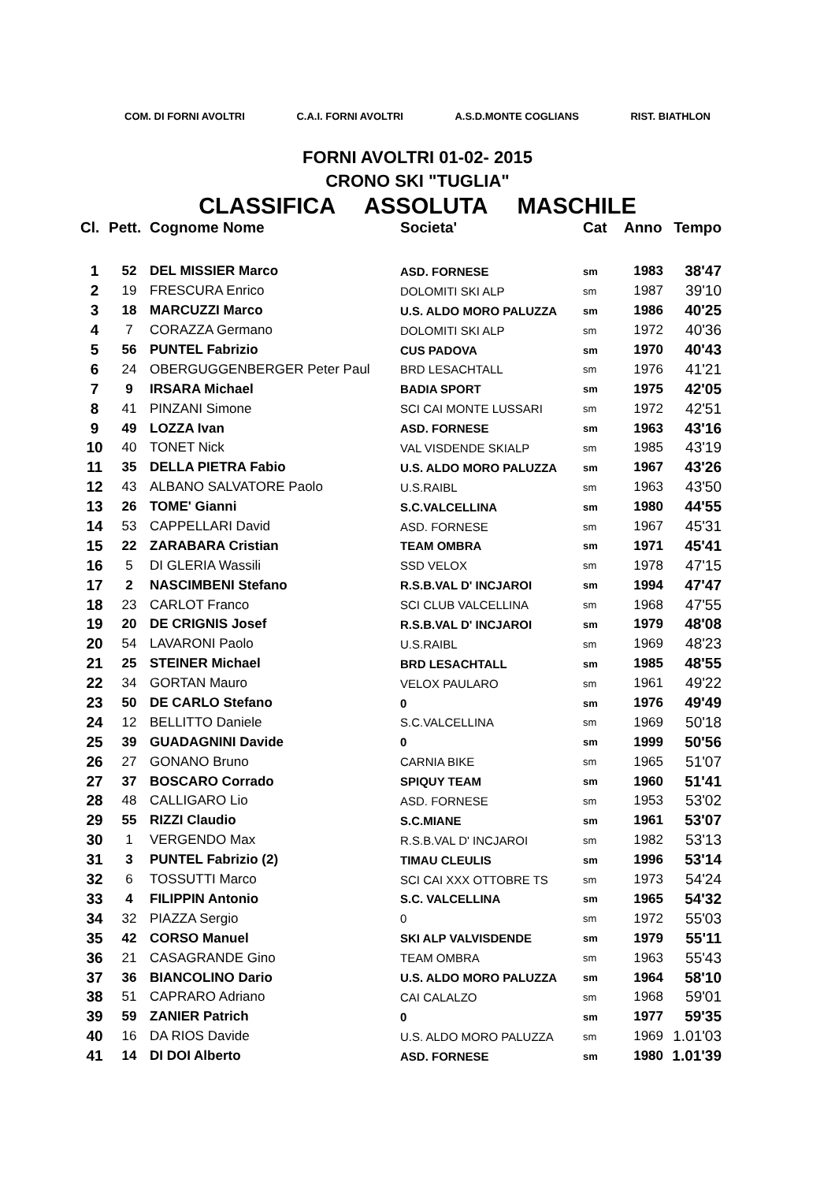COM. DI FORNI AVOLTRI C.A.I. FORNI AVOLTRI A.S.D.MONTE COGLIANS RIST. BIATHLON
FORNI AVOLTRI 01-02- 2015
CRONO SKI "TUGLIA"
CLASSIFICA ASSOLUTA MASCHILE
| Cl. | Pett. | Cognome Nome | Societa' | Cat | Anno | Tempo |
| --- | --- | --- | --- | --- | --- | --- |
| 1 | 52 | DEL MISSIER Marco | ASD. FORNESE | sm | 1983 | 38'47 |
| 2 | 19 | FRESCURA Enrico | DOLOMITI SKI ALP | sm | 1987 | 39'10 |
| 3 | 18 | MARCUZZI Marco | U.S. ALDO MORO PALUZZA | sm | 1986 | 40'25 |
| 4 | 7 | CORAZZA Germano | DOLOMITI SKI ALP | sm | 1972 | 40'36 |
| 5 | 56 | PUNTEL Fabrizio | CUS PADOVA | sm | 1970 | 40'43 |
| 6 | 24 | OBERGUGGENBERGER Peter Paul | BRD LESACHTALL | sm | 1976 | 41'21 |
| 7 | 9 | IRSARA Michael | BADIA SPORT | sm | 1975 | 42'05 |
| 8 | 41 | PINZANI Simone | SCI CAI MONTE LUSSARI | sm | 1972 | 42'51 |
| 9 | 49 | LOZZA Ivan | ASD. FORNESE | sm | 1963 | 43'16 |
| 10 | 40 | TONET Nick | VAL VISDENDE SKIALP | sm | 1985 | 43'19 |
| 11 | 35 | DELLA PIETRA Fabio | U.S. ALDO MORO PALUZZA | sm | 1967 | 43'26 |
| 12 | 43 | ALBANO SALVATORE Paolo | U.S.RAIBL | sm | 1963 | 43'50 |
| 13 | 26 | TOME' Gianni | S.C.VALCELLINA | sm | 1980 | 44'55 |
| 14 | 53 | CAPPELLARI David | ASD. FORNESE | sm | 1967 | 45'31 |
| 15 | 22 | ZARABARA Cristian | TEAM OMBRA | sm | 1971 | 45'41 |
| 16 | 5 | DI GLERIA Wassili | SSD VELOX | sm | 1978 | 47'15 |
| 17 | 2 | NASCIMBENI Stefano | R.S.B.VAL D' INCJAROI | sm | 1994 | 47'47 |
| 18 | 23 | CARLOT Franco | SCI CLUB VALCELLINA | sm | 1968 | 47'55 |
| 19 | 20 | DE CRIGNIS Josef | R.S.B.VAL D' INCJAROI | sm | 1979 | 48'08 |
| 20 | 54 | LAVARONI Paolo | U.S.RAIBL | sm | 1969 | 48'23 |
| 21 | 25 | STEINER Michael | BRD LESACHTALL | sm | 1985 | 48'55 |
| 22 | 34 | GORTAN Mauro | VELOX PAULARO | sm | 1961 | 49'22 |
| 23 | 50 | DE CARLO Stefano | 0 | sm | 1976 | 49'49 |
| 24 | 12 | BELLITTO Daniele | S.C.VALCELLINA | sm | 1969 | 50'18 |
| 25 | 39 | GUADAGNINI Davide | 0 | sm | 1999 | 50'56 |
| 26 | 27 | GONANO Bruno | CARNIA BIKE | sm | 1965 | 51'07 |
| 27 | 37 | BOSCARO Corrado | SPIQUY TEAM | sm | 1960 | 51'41 |
| 28 | 48 | CALLIGARO Lio | ASD. FORNESE | sm | 1953 | 53'02 |
| 29 | 55 | RIZZI Claudio | S.C.MIANE | sm | 1961 | 53'07 |
| 30 | 1 | VERGENDO Max | R.S.B.VAL D' INCJAROI | sm | 1982 | 53'13 |
| 31 | 3 | PUNTEL Fabrizio (2) | TIMAU CLEULIS | sm | 1996 | 53'14 |
| 32 | 6 | TOSSUTTI Marco | SCI CAI XXX OTTOBRE TS | sm | 1973 | 54'24 |
| 33 | 4 | FILIPPIN Antonio | S.C. VALCELLINA | sm | 1965 | 54'32 |
| 34 | 32 | PIAZZA Sergio | 0 | sm | 1972 | 55'03 |
| 35 | 42 | CORSO Manuel | SKI ALP VALVISDENDE | sm | 1979 | 55'11 |
| 36 | 21 | CASAGRANDE Gino | TEAM OMBRA | sm | 1963 | 55'43 |
| 37 | 36 | BIANCOLINO Dario | U.S. ALDO MORO PALUZZA | sm | 1964 | 58'10 |
| 38 | 51 | CAPRARO Adriano | CAI CALALZO | sm | 1968 | 59'01 |
| 39 | 59 | ZANIER Patrich | 0 | sm | 1977 | 59'35 |
| 40 | 16 | DA RIOS Davide | U.S. ALDO MORO PALUZZA | sm | 1969 | 1.01'03 |
| 41 | 14 | DI DOI Alberto | ASD. FORNESE | sm | 1980 | 1.01'39 |